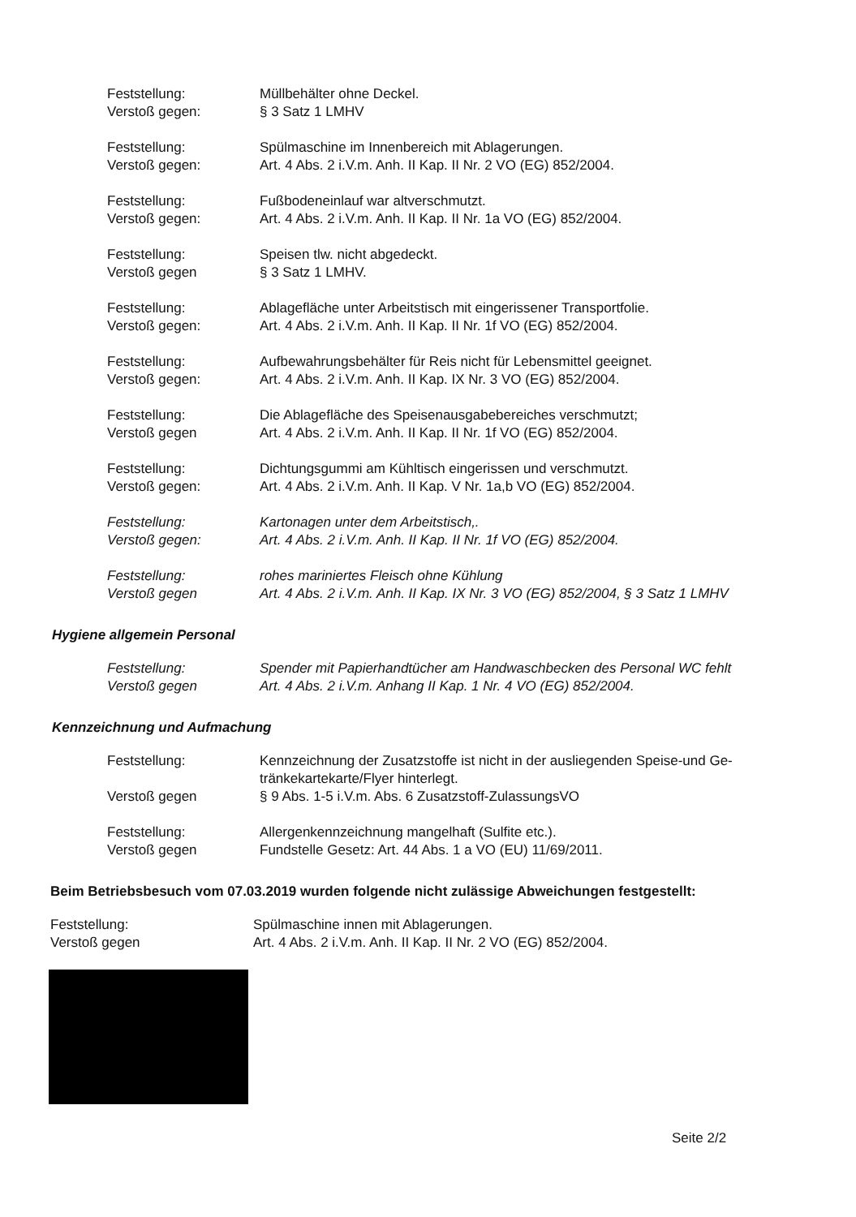Feststellung:
Verstoß gegen:
Müllbehälter ohne Deckel.
§ 3 Satz 1 LMHV
Feststellung:
Verstoß gegen:
Spülmaschine im Innenbereich mit Ablagerungen.
Art. 4 Abs. 2 i.V.m. Anh. II Kap. II Nr. 2 VO (EG) 852/2004.
Feststellung:
Verstoß gegen:
Fußbodeneinlauf war altverschmutzt.
Art. 4 Abs. 2 i.V.m. Anh. II Kap. II Nr. 1a VO (EG) 852/2004.
Feststellung:
Verstoß gegen
Speisen tlw. nicht abgedeckt.
§ 3 Satz 1 LMHV.
Feststellung:
Verstoß gegen:
Ablagefläche unter Arbeitstisch mit eingerissener Transportfolie.
Art. 4 Abs. 2 i.V.m. Anh. II Kap. II Nr. 1f VO (EG) 852/2004.
Feststellung:
Verstoß gegen:
Aufbewahrungsbehälter für Reis nicht für Lebensmittel geeignet.
Art. 4 Abs. 2 i.V.m. Anh. II Kap. IX Nr. 3 VO (EG) 852/2004.
Feststellung:
Verstoß gegen
Die Ablagefläche des Speisenausgabebereiches verschmutzt;
Art. 4 Abs. 2 i.V.m. Anh. II Kap. II Nr. 1f VO (EG) 852/2004.
Feststellung:
Verstoß gegen:
Dichtungsgummi am Kühltisch eingerissen und verschmutzt.
Art. 4 Abs. 2 i.V.m. Anh. II Kap. V Nr. 1a,b VO (EG) 852/2004.
Feststellung:
Verstoß gegen:
Kartonagen unter dem Arbeitstisch,.
Art. 4 Abs. 2 i.V.m. Anh. II Kap. II Nr. 1f VO (EG) 852/2004.
Feststellung:
Verstoß gegen
rohes mariniertes Fleisch ohne Kühlung
Art. 4 Abs. 2 i.V.m. Anh. II Kap. IX Nr. 3 VO (EG) 852/2004, § 3 Satz 1 LMHV
Hygiene allgemein Personal
Feststellung:
Verstoß gegen
Spender mit Papierhandtücher am Handwaschbecken des Personal WC fehlt
Art. 4 Abs. 2 i.V.m. Anhang II Kap. 1 Nr. 4 VO (EG) 852/2004.
Kennzeichnung und Aufmachung
Feststellung:
Verstoß gegen
Kennzeichnung der Zusatzstoffe ist nicht in der ausliegenden Speise-und Ge-tränkekartekarte/Flyer hinterlegt.
§ 9 Abs. 1-5 i.V.m. Abs. 6 Zusatzstoff-ZulassungsVO
Feststellung:
Verstoß gegen
Allergenkennzeichnung mangelhaft (Sulfite etc.).
Fundstelle Gesetz: Art. 44 Abs. 1 a VO (EU) 11/69/2011.
Beim Betriebsbesuch vom 07.03.2019 wurden folgende nicht zulässige Abweichungen festgestellt:
Feststellung:
Verstoß gegen
Spülmaschine innen mit Ablagerungen.
Art. 4 Abs. 2 i.V.m. Anh. II Kap. II Nr. 2 VO (EG) 852/2004.
Seite 2/2